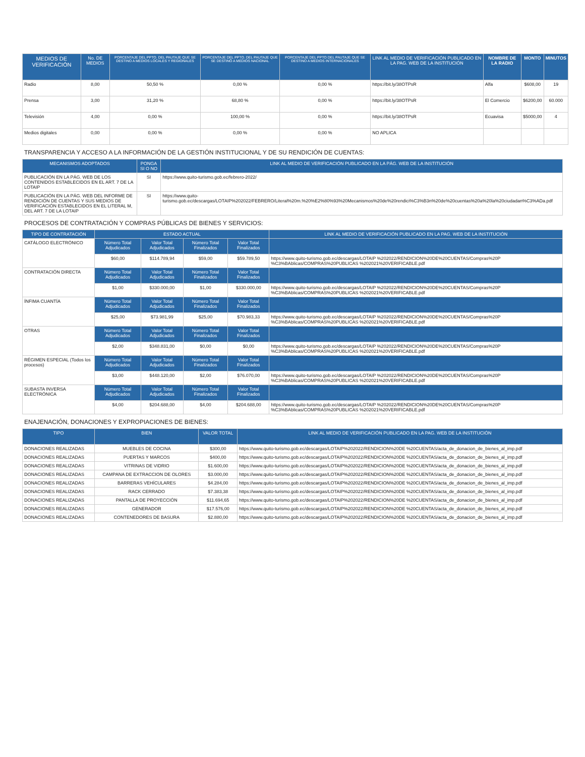| MEDIOS DE VERIFICACIÓN | No. DE MEDIOS | PORCENTAJE DEL PPTO. DEL PAUTAJE QUE SE DESTINO A MEDIOS LOCALES Y REGIONALES | PORCENTAJE DEL PPTO. DEL PAUTAJE QUE SE DESTINÓ A MEDIOS NACIONAL | PORCENTAJE DEL PPTO DEL PAUTAJE QUE SE DESTINO A MEDIOS INTERNACIONALES | LINK AL MEDIO DE VERIFICACIÓN PUBLICADO EN LA PAG. WEB DE LA INSTITUCIÓN | NOMBRE DE LA RADIO | MONTO | MINUTOS |
| --- | --- | --- | --- | --- | --- | --- | --- | --- |
| Radio | 8,00 | 50,50 % | 0,00 % | 0,00 % | https://bit.ly/38OTPsR | Alfa | $608,00 | 19 |
| Prensa | 3,00 | 31,20 % | 68,80 % | 0,00 % | https://bit.ly/38OTPsR | El Comercio | $6200,00 | 60.000 |
| Televisión | 4,00 | 0,00 % | 100,00 % | 0,00 % | https://bit.ly/38OTPsR | Ecuavisa | $5000,00 | 4 |
| Medios digitales | 0,00 | 0,00 % | 0,00 % | 0,00 % | NO APLICA | | | |
TRANSPARENCIA Y ACCESO A LA INFORMACIÓN DE LA GESTIÓN INSTITUCIONAL Y DE SU RENDICIÓN DE CUENTAS:
| MECANISMOS ADOPTADOS | PONGA SI O NO | LINK AL MEDIO DE VERIFICACIÓN PUBLICADO EN LA PÁG. WEB DE LA INSTITUCIÓN |
| --- | --- | --- |
| PUBLICACIÓN EN LA PÁG. WEB DE LOS CONTENIDOS ESTABLECIDOS EN EL ART. 7 DE LA LOTAIP | SI | https://www.quito-turismo.gob.ec/febrero-2022/ |
| PUBLICACIÓN EN LA PÁG. WEB DEL INFORME DE RENDICIÓN DE CUENTAS Y SUS MEDIOS DE VERIFICACIÓN ESTABLECIDOS EN EL LITERAL M, DEL ART. 7 DE LA LOTAIP | SI | https://www.quito-turismo.gob.ec/descargas/LOTAIP%202022/FEBRERO/Literal%20m.%20%E2%80%93%20Mecanismos%20de%20rendici%C3%B3n%20de%20cuentas%20a%20la%20ciudadan%C3%ADa.pdf |
PROCESOS DE CONTRATACIÓN Y COMPRAS PÚBLICAS DE BIENES Y SERVICIOS:
| TIPO DE CONTRATACIÓN | ESTADO ACTUAL | | | | LINK AL MEDIO DE VERIFICACIÓN PUBLICADO EN LA PAG. WEB DE LA INSTITUCIÓN |
| --- | --- | --- | --- | --- | --- |
| CATÁLOGO ELECTRÓNICO | Número Total Adjudicados | Valor Total Adjudicados | Número Total Finalizados | Valor Total Finalizados | |
| | $60,00 | $114.789,94 | $59,00 | $59.789,50 | https://www.quito-turismo.gob.ec/descargas/LOTAIP %202022/RENDICION%20DE%20CUENTAS/Compras%20P %C3%BAblicas/COMPRAS%20PUBLICAS %202021%20VERIFICABLE.pdf |
| CONTRATACIÓN DIRECTA | Número Total Adjudicados | Valor Total Adjudicados | Número Total Finalizados | Valor Total Finalizados | |
| | $1,00 | $330.000,00 | $1,00 | $330.000,00 | https://www.quito-turismo.gob.ec/descargas/LOTAIP %202022/RENDICION%20DE%20CUENTAS/Compras%20P %C3%BAblicas/COMPRAS%20PUBLICAS %202021%20VERIFICABLE.pdf |
| ÍNFIMA CUANTÍA | Número Total Adjudicados | Valor Total Adjudicados | Número Total Finalizados | Valor Total Finalizados | |
| | $25,00 | $73.981,99 | $25,00 | $70.983,33 | https://www.quito-turismo.gob.ec/descargas/LOTAIP %202022/RENDICION%20DE%20CUENTAS/Compras%20P %C3%BAblicas/COMPRAS%20PUBLICAS %202021%20VERIFICABLE.pdf |
| OTRAS | Número Total Adjudicados | Valor Total Adjudicados | Número Total Finalizados | Valor Total Finalizados | |
| | $2,00 | $348.831,00 | $0,00 | $0,00 | https://www.quito-turismo.gob.ec/descargas/LOTAIP %202022/RENDICION%20DE%20CUENTAS/Compras%20P %C3%BAblicas/COMPRAS%20PUBLICAS %202021%20VERIFICABLE.pdf |
| RÉGIMEN ESPECIAL (Todos los procesos) | Número Total Adjudicados | Valor Total Adjudicados | Número Total Finalizados | Valor Total Finalizados | |
| | $3,00 | $448.120,00 | $2,00 | $76.070,00 | https://www.quito-turismo.gob.ec/descargas/LOTAIP %202022/RENDICION%20DE%20CUENTAS/Compras%20P %C3%BAblicas/COMPRAS%20PUBLICAS %202021%20VERIFICABLE.pdf |
| SUBASTA INVERSA ELECTRÓNICA | Número Total Adjudicados | Valor Total Adjudicados | Número Total Finalizados | Valor Total Finalizados | |
| | $4,00 | $204.688,00 | $4,00 | $204.688,00 | https://www.quito-turismo.gob.ec/descargas/LOTAIP %202022/RENDICION%20DE%20CUENTAS/Compras%20P %C3%BAblicas/COMPRAS%20PUBLICAS %202021%20VERIFICABLE.pdf |
ENAJENACIÓN, DONACIONES Y EXPROPIACIONES DE BIENES:
| TIPO | BIEN | VALOR TOTAL | LINK AL MEDIO DE VERIFICACIÓN PUBLICADO EN LA PAG. WEB DE LA INSTITUCIÓN |
| --- | --- | --- | --- |
| DONACIONES REALIZADAS | MUEBLES DE COCINA | $300,00 | https://www.quito-turismo.gob.ec/descargas/LOTAIP%202022/RENDICION%20DE %20CUENTAS/acta_de_donacion_de_bienes_al_imp.pdf |
| DONACIONES REALIZADAS | PUERTAS Y MARCOS | $400,00 | https://www.quito-turismo.gob.ec/descargas/LOTAIP%202022/RENDICION%20DE %20CUENTAS/acta_de_donacion_de_bienes_al_imp.pdf |
| DONACIONES REALIZADAS | VITRINAS DE VIDRIO | $1.600,00 | https://www.quito-turismo.gob.ec/descargas/LOTAIP%202022/RENDICION%20DE %20CUENTAS/acta_de_donacion_de_bienes_al_imp.pdf |
| DONACIONES REALIZADAS | CAMPANA DE EXTRACCION DE OLORES | $3.000,00 | https://www.quito-turismo.gob.ec/descargas/LOTAIP%202022/RENDICION%20DE %20CUENTAS/acta_de_donacion_de_bienes_al_imp.pdf |
| DONACIONES REALIZADAS | BARRERAS VEHÍCULARES | $4.284,00 | https://www.quito-turismo.gob.ec/descargas/LOTAIP%202022/RENDICION%20DE %20CUENTAS/acta_de_donacion_de_bienes_al_imp.pdf |
| DONACIONES REALIZADAS | RACK CERRADO | $7.383,38 | https://www.quito-turismo.gob.ec/descargas/LOTAIP%202022/RENDICION%20DE %20CUENTAS/acta_de_donacion_de_bienes_al_imp.pdf |
| DONACIONES REALIZADAS | PANTALLA DE PROYECCIÓN | $11.694,65 | https://www.quito-turismo.gob.ec/descargas/LOTAIP%202022/RENDICION%20DE %20CUENTAS/acta_de_donacion_de_bienes_al_imp.pdf |
| DONACIONES REALIZADAS | GENERADOR | $17.576,00 | https://www.quito-turismo.gob.ec/descargas/LOTAIP%202022/RENDICION%20DE %20CUENTAS/acta_de_donacion_de_bienes_al_imp.pdf |
| DONACIONES REALIZADAS | CONTENEDORES DE BASURA | $2.880,00 | https://www.quito-turismo.gob.ec/descargas/LOTAIP%202022/RENDICION%20DE %20CUENTAS/acta_de_donacion_de_bienes_al_imp.pdf |